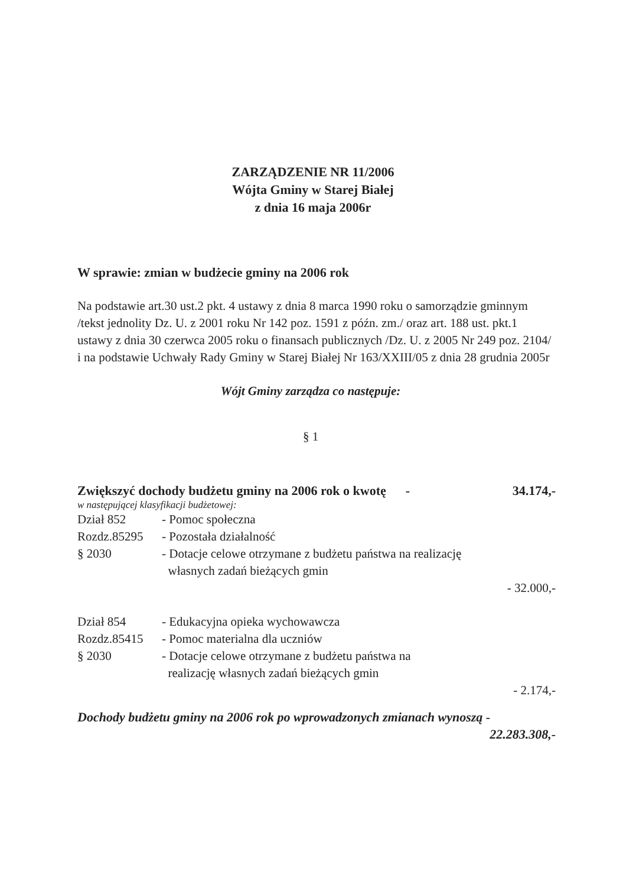ZARZĄDZENIE NR 11/2006
Wójta Gminy w Starej Białej
z dnia 16 maja 2006r
W sprawie: zmian w budżecie gminy na 2006 rok
Na podstawie art.30 ust.2 pkt. 4 ustawy z dnia 8 marca 1990 roku o samorządzie gminnym /tekst jednolity Dz. U. z 2001 roku Nr 142 poz. 1591 z późn. zm./ oraz art. 188 ust. pkt.1 ustawy z dnia 30 czerwca 2005 roku o finansach publicznych /Dz. U. z 2005 Nr 249 poz. 2104/ i na podstawie Uchwały Rady Gminy w Starej Białej Nr 163/XXIII/05 z dnia 28 grudnia 2005r
Wójt Gminy zarządza co następuje:
§ 1
Zwiększyć dochody budżetu gminy na 2006 rok o kwotę - 34.174,-
w następującej klasyfikacji budżetowej:
Dział 852 - Pomoc społeczna
Rozdz.85295 - Pozostała działalność
§ 2030 - Dotacje celowe otrzymane z budżetu państwa na realizację
własnych zadań bieżących gmin
- 32.000,-
Dział 854 - Edukacyjna opieka wychowawcza
Rozdz.85415 - Pomoc materialna dla uczniów
§ 2030 - Dotacje celowe otrzymane z budżetu państwa na
realizację własnych zadań bieżących gmin
- 2.174,-
Dochody budżetu gminy na 2006 rok po wprowadzonych zmianach wynoszą -
22.283.308,-